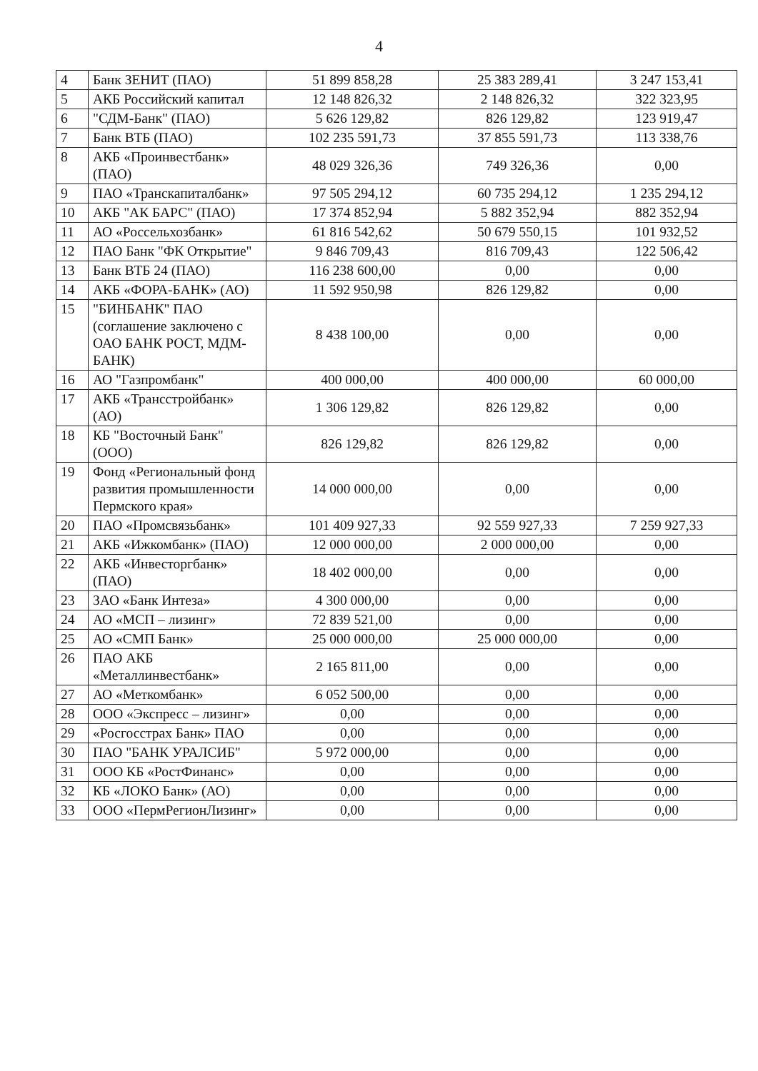4
| 4 | Банк ЗЕНИТ (ПАО) | 51 899 858,28 | 25 383 289,41 | 3 247 153,41 |
| 5 | АКБ Российский капитал | 12 148 826,32 | 2 148 826,32 | 322 323,95 |
| 6 | "СДМ-Банк" (ПАО) | 5 626 129,82 | 826 129,82 | 123 919,47 |
| 7 | Банк ВТБ (ПАО) | 102 235 591,73 | 37 855 591,73 | 113 338,76 |
| 8 | АКБ «Проинвестбанк» (ПАО) | 48 029 326,36 | 749 326,36 | 0,00 |
| 9 | ПАО «Транскапиталбанк» | 97 505 294,12 | 60 735 294,12 | 1 235 294,12 |
| 10 | АКБ "АК БАРС" (ПАО) | 17 374 852,94 | 5 882 352,94 | 882 352,94 |
| 11 | АО «Россельхозбанк» | 61 816 542,62 | 50 679 550,15 | 101 932,52 |
| 12 | ПАО Банк "ФК Открытие" | 9 846 709,43 | 816 709,43 | 122 506,42 |
| 13 | Банк ВТБ 24 (ПАО) | 116 238 600,00 | 0,00 | 0,00 |
| 14 | АКБ «ФОРА-БАНК» (АО) | 11 592 950,98 | 826 129,82 | 0,00 |
| 15 | "БИНБАНК" ПАО (соглашение заключено с ОАО БАНК РОСТ, МДМ-БАНК) | 8 438 100,00 | 0,00 | 0,00 |
| 16 | АО "Газпромбанк" | 400 000,00 | 400 000,00 | 60 000,00 |
| 17 | АКБ «Трансстройбанк» (АО) | 1 306 129,82 | 826 129,82 | 0,00 |
| 18 | КБ "Восточный Банк" (ООО) | 826 129,82 | 826 129,82 | 0,00 |
| 19 | Фонд «Региональный фонд развития промышленности Пермского края» | 14 000 000,00 | 0,00 | 0,00 |
| 20 | ПАО «Промсвязьбанк» | 101 409 927,33 | 92 559 927,33 | 7 259 927,33 |
| 21 | АКБ «Ижкомбанк» (ПАО) | 12 000 000,00 | 2 000 000,00 | 0,00 |
| 22 | АКБ «Инвесторгбанк» (ПАО) | 18 402 000,00 | 0,00 | 0,00 |
| 23 | ЗАО «Банк Интеза» | 4 300 000,00 | 0,00 | 0,00 |
| 24 | АО «МСП – лизинг» | 72 839 521,00 | 0,00 | 0,00 |
| 25 | АО «СМП Банк» | 25 000 000,00 | 25 000 000,00 | 0,00 |
| 26 | ПАО АКБ «Металлинвестбанк» | 2 165 811,00 | 0,00 | 0,00 |
| 27 | АО «Меткомбанк» | 6 052 500,00 | 0,00 | 0,00 |
| 28 | ООО «Экспресс – лизинг» | 0,00 | 0,00 | 0,00 |
| 29 | «Росгосстрах Банк» ПАО | 0,00 | 0,00 | 0,00 |
| 30 | ПАО "БАНК УРАЛСИБ" | 5 972 000,00 | 0,00 | 0,00 |
| 31 | ООО КБ «РостФинанс» | 0,00 | 0,00 | 0,00 |
| 32 | КБ «ЛОКО Банк» (АО) | 0,00 | 0,00 | 0,00 |
| 33 | ООО «ПермРегионЛизинг» | 0,00 | 0,00 | 0,00 |